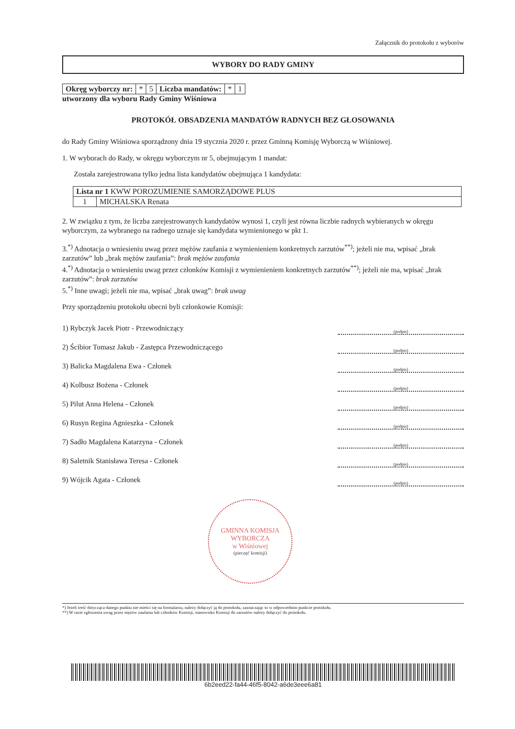Załącznik do protokołu z wyborów
WYBORY DO RADY GMINY
| Okręg wyborczy nr: | * | 5 | Liczba mandatów: | * | 1 |
utworzony dla wyboru Rady Gminy Wiśniowa
PROTOKÓŁ OBSADZENIA MANDATÓW RADNYCH BEZ GŁOSOWANIA
do Rady Gminy Wiśniowa sporządzony dnia 19 stycznia 2020 r. przez Gminną Komisję Wyborczą w Wiśniowej.
1. W wyborach do Rady, w okręgu wyborczym nr 5, obejmującym 1 mandat:
Została zarejestrowana tylko jedna lista kandydatów obejmująca 1 kandydata:
| Lista nr 1 KWW POROZUMIENIE SAMORZĄDOWE PLUS | |
| 1 | MICHALSKA Renata |
2. W związku z tym, że liczba zarejestrowanych kandydatów wynosi 1, czyli jest równa liczbie radnych wybieranych w okręgu wyborczym, za wybranego na radnego uznaje się kandydata wymienionego w pkt 1.
3.<sup>*)</sup> Adnotacja o wniesieniu uwag przez mężów zaufania z wymienieniem konkretnych zarzutów<sup>**)</sup>; jeżeli nie ma, wpisać „brak zarzutów” lub „brak mężów zaufania”: brak mężów zaufania
4.<sup>*)</sup> Adnotacja o wniesieniu uwag przez członków Komisji z wymienieniem konkretnych zarzutów<sup>**)</sup>; jeżeli nie ma, wpisać „brak zarzutów”: brak zarzutów
5.<sup>*)</sup> Inne uwagi; jeżeli nie ma, wpisać „brak uwag”: brak uwag
Przy sporządzeniu protokołu obecni byli członkowie Komisji:
1) Rybczyk Jacek Piotr - Przewodniczący (podpis)
2) Ścibior Tomasz Jakub - Zastępca Przewodniczącego (podpis)
3) Balicka Magdalena Ewa - Członek (podpis)
4) Kolbusz Bożena - Członek (podpis)
5) Pilut Anna Helena - Członek (podpis)
6) Rusyn Regina Agnieszka - Członek (podpis)
7) Sadło Magdalena Katarzyna - Członek (podpis)
8) Saletnik Stanisława Teresa - Członek (podpis)
9) Wójcik Agata - Członek (podpis)
GMINNA KOMISJA WYBORCZA
w Wiśniowej
(pieczęć komisji)
*) Jeżeli treść dotycząca danego punktu nie mieści się na formularzu, należy dołączyć ją do protokołu, zaznaczając to w odpowiednim punkcie protokołu.
**) W razie zgłoszenia uwag przez mężów zaufania lub członków Komisji, stanowisko Komisji do zarzutów należy dołączyć do protokołu.
6b2eed22-fa44-46f5-8042-a6de3eee6a81